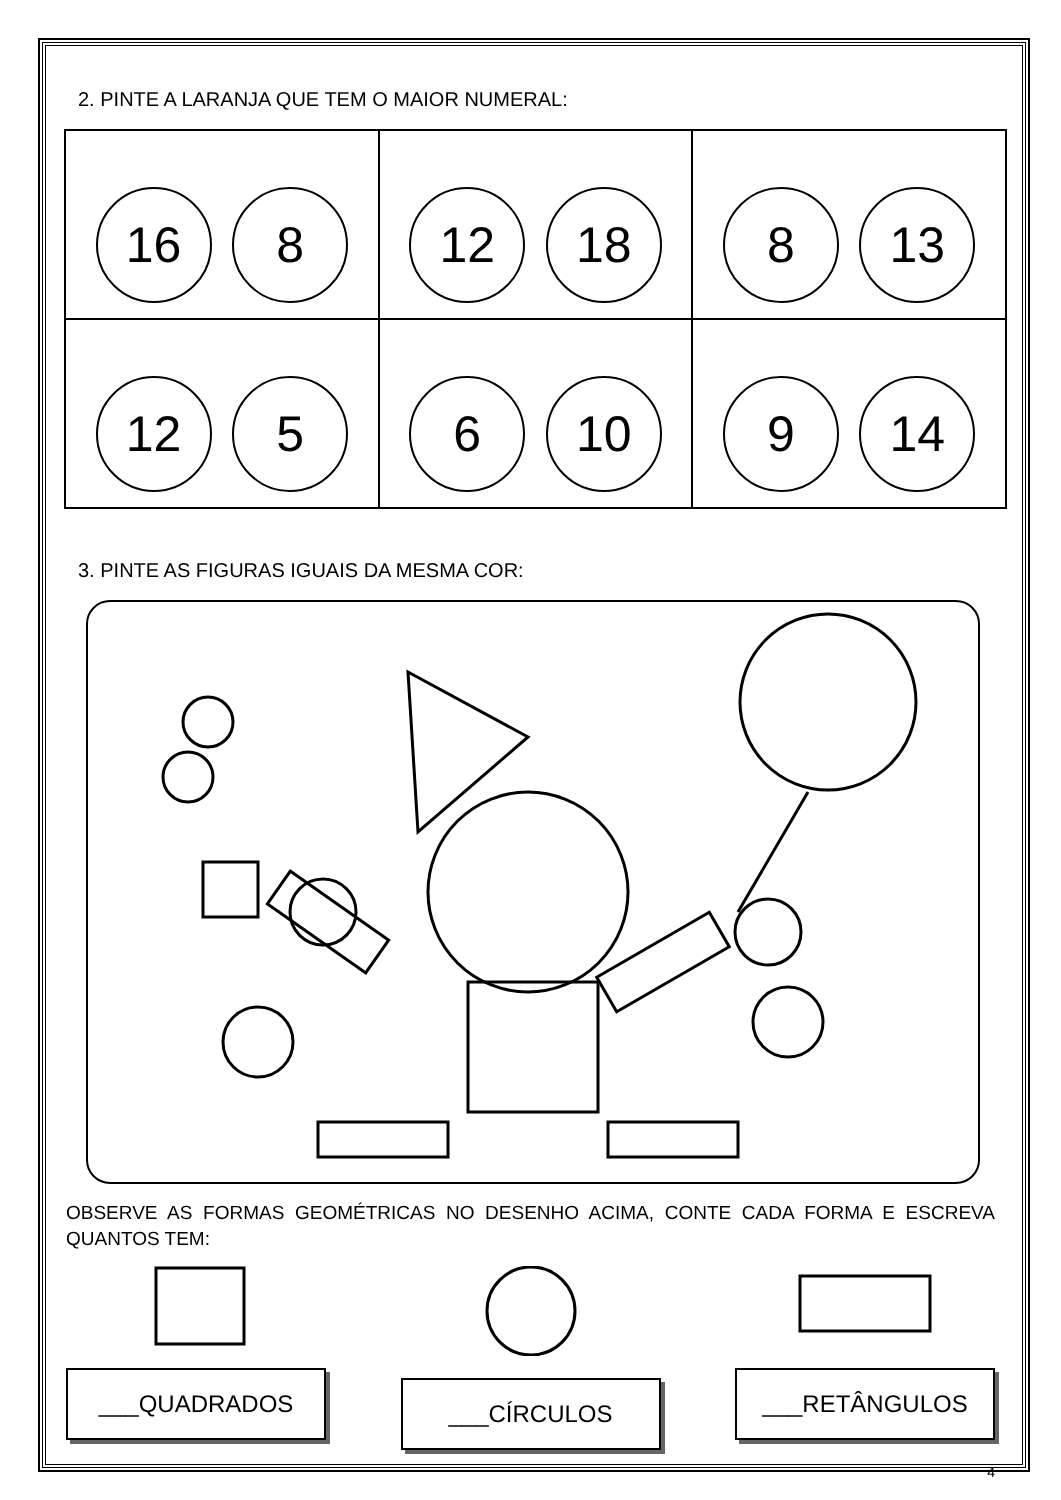2. PINTE A LARANJA QUE TEM O MAIOR NUMERAL:
| 16 8 | 12 18 | 8 13 |
| 12 5 | 6 10 | 9 14 |
3. PINTE AS FIGURAS IGUAIS DA MESMA COR:
OBSERVE AS FORMAS GEOMÉTRICAS NO DESENHO ACIMA, CONTE CADA FORMA E ESCREVA QUANTOS TEM:
___QUADRADOS ___CÍRCULOS ___RETÂNGULOS
4